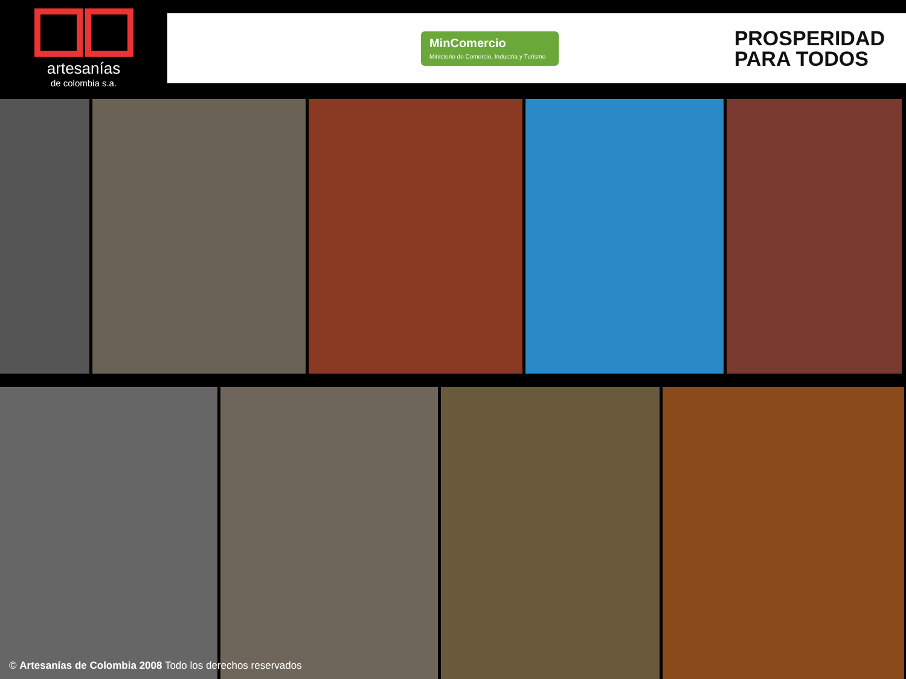artesanías
de colombia s.a.
MinComercio
Ministerio de Comercio, Industria y Turismo
PROSPERIDAD
PARA TODOS
© Artesanías de Colombia 2008 Todo los derechos reservados